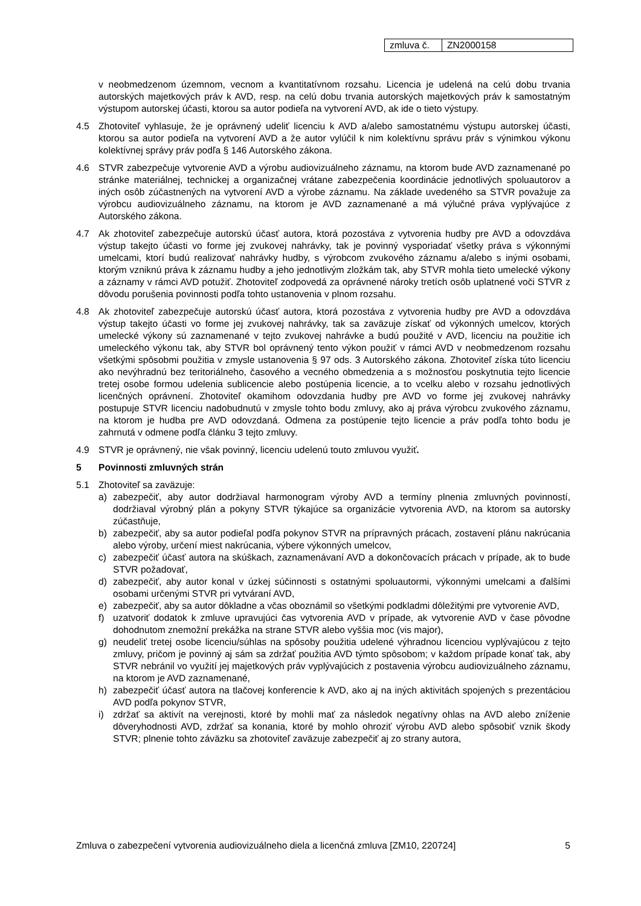| zmluva č. | ZN2000158 |
v neobmedzenom územnom, vecnom a kvantitatívnom rozsahu. Licencia je udelená na celú dobu trvania autorských majetkových práv k AVD, resp. na celú dobu trvania autorských majetkových práv k samostatným výstupom autorskej účasti, ktorou sa autor podieľa na vytvorení AVD, ak ide o tieto výstupy.
4.5 Zhotoviteľ vyhlasuje, že je oprávnený udeliť licenciu k AVD a/alebo samostatnému výstupu autorskej účasti, ktorou sa autor podieľa na vytvorení AVD a že autor vylúčil k nim kolektívnu správu práv s výnimkou výkonu kolektívnej správy práv podľa § 146 Autorského zákona.
4.6 STVR zabezpečuje vytvorenie AVD a výrobu audiovizuálneho záznamu, na ktorom bude AVD zaznamenané po stránke materiálnej, technickej a organizačnej vrátane zabezpečenia koordinácie jednotlivých spoluautorov a iných osôb zúčastnených na vytvorení AVD a výrobe záznamu. Na základe uvedeného sa STVR považuje za výrobcu audiovizuálneho záznamu, na ktorom je AVD zaznamenané a má výlučné práva vyplývajúce z Autorského zákona.
4.7 Ak zhotoviteľ zabezpečuje autorskú účasť autora, ktorá pozostáva z vytvorenia hudby pre AVD a odovzdáva výstup takejto účasti vo forme jej zvukovej nahrávky, tak je povinný vysporiadať všetky práva s výkonnými umelcami, ktorí budú realizovať nahrávky hudby, s výrobcom zvukového záznamu a/alebo s inými osobami, ktorým vzniknú práva k záznamu hudby a jeho jednotlivým zložkám tak, aby STVR mohla tieto umelecké výkony a záznamy v rámci AVD potužiť. Zhotoviteľ zodpovedá za oprávnené nároky tretích osôb uplatnené voči STVR z dôvodu porušenia povinnosti podľa tohto ustanovenia v plnom rozsahu.
4.8 Ak zhotoviteľ zabezpečuje autorskú účasť autora, ktorá pozostáva z vytvorenia hudby pre AVD a odovzdáva výstup takejto účasti vo forme jej zvukovej nahrávky, tak sa zaväzuje získať od výkonných umelcov, ktorých umelecké výkony sú zaznamenané v tejto zvukovej nahrávke a budú použité v AVD, licenciu na použitie ich umeleckého výkonu tak, aby STVR bol oprávnený tento výkon použiť v rámci AVD v neobmedzenom rozsahu všetkými spôsobmi použitia v zmysle ustanovenia § 97 ods. 3 Autorského zákona. Zhotoviteľ získa túto licenciu ako nevýhradnú bez teritoriálneho, časového a vecného obmedzenia a s možnosťou poskytnutia tejto licencie tretej osobe formou udelenia sublicencie alebo postúpenia licencie, a to vcelku alebo v rozsahu jednotlivých licenčných oprávnení. Zhotoviteľ okamihom odovzdania hudby pre AVD vo forme jej zvukovej nahrávky postupuje STVR licenciu nadobudnutú v zmysle tohto bodu zmluvy, ako aj práva výrobcu zvukového záznamu, na ktorom je hudba pre AVD odovzdaná. Odmena za postúpenie tejto licencie a práv podľa tohto bodu je zahrnutá v odmene podľa článku 3 tejto zmluvy.
4.9 STVR je oprávnený, nie však povinný, licenciu udelenú touto zmluvou využiť.
5 Povinnosti zmluvných strán
5.1 Zhotoviteľ sa zaväzuje:
a) zabezpečiť, aby autor dodržiaval harmonogram výroby AVD a termíny plnenia zmluvných povinností, dodržiaval výrobný plán a pokyny STVR týkajúce sa organizácie vytvorenia AVD, na ktorom sa autorsky zúčastňuje,
b) zabezpečiť, aby sa autor podieľal podľa pokynov STVR na prípravných prácach, zostavení plánu nakrúcania alebo výroby, určení miest nakrúcania, výbere výkonných umelcov,
c) zabezpečiť účasť autora na skúškach, zaznamenávaní AVD a dokončovacích prácach v prípade, ak to bude STVR požadovať,
d) zabezpečiť, aby autor konal v úzkej súčinnosti s ostatnými spoluautormi, výkonnými umelcami a ďalšími osobami určenými STVR pri vytváraní AVD,
e) zabezpečiť, aby sa autor dôkladne a včas oboznámil so všetkými podkladmi dôležitými pre vytvorenie AVD,
f) uzatvoriť dodatok k zmluve upravujúci čas vytvorenia AVD v prípade, ak vytvorenie AVD v čase pôvodne dohodnutom znemožní prekážka na strane STVR alebo vyššia moc (vis major),
g) neudeliť tretej osobe licenciu/súhlas na spôsoby použitia udelené výhradnou licenciou vyplývajúcou z tejto zmluvy, pričom je povinný aj sám sa zdržať použitia AVD týmto spôsobom; v každom prípade konať tak, aby STVR nebránil vo využití jej majetkových práv vyplývajúcich z postavenia výrobcu audiovizuálneho záznamu, na ktorom je AVD zaznamenané,
h) zabezpečiť účasť autora na tlačovej konferencie k AVD, ako aj na iných aktivitách spojených s prezentáciou AVD podľa pokynov STVR,
i) zdržať sa aktivít na verejnosti, ktoré by mohli mať za následok negatívny ohlas na AVD alebo zníženie dôveryhodnosti AVD, zdržať sa konania, ktoré by mohlo ohroziť výrobu AVD alebo spôsobiť vznik škody STVR; plnenie tohto záväzku sa zhotoviteľ zaväzuje zabezpečiť aj zo strany autora,
Zmluva o zabezpečení vytvorenia audiovizuálneho diela a licenčná zmluva [ZM10, 220724] 5